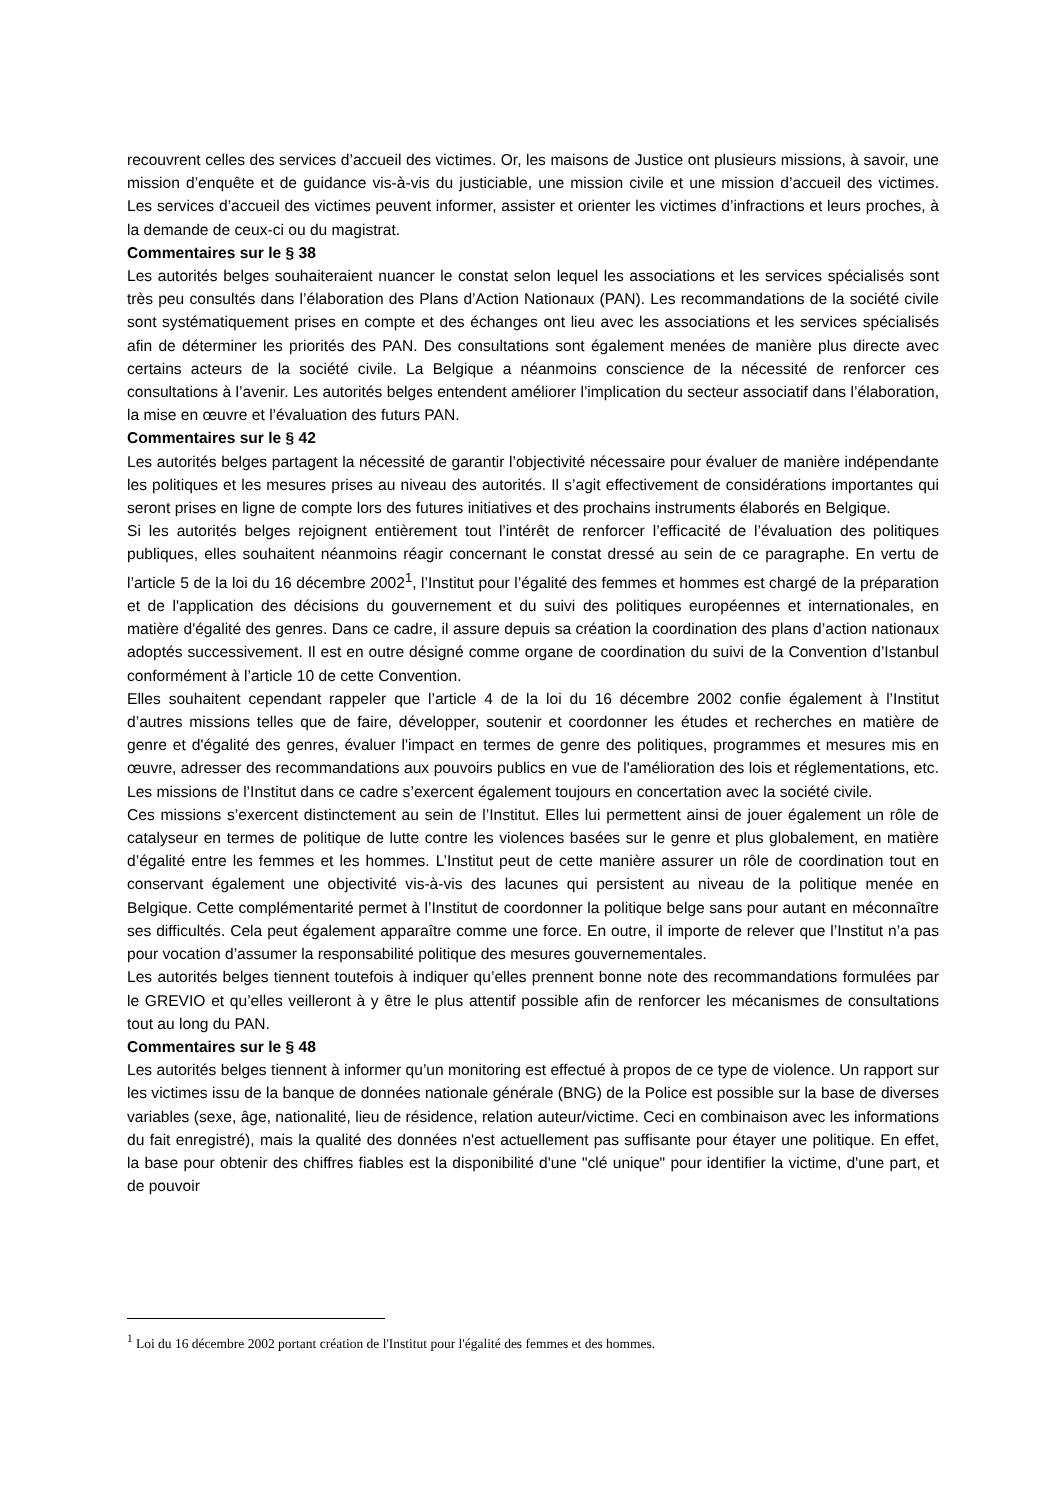recouvrent celles des services d’accueil des victimes. Or, les maisons de Justice ont plusieurs missions, à savoir, une mission d’enquête et de guidance vis-à-vis du justiciable, une mission civile et une mission d’accueil des victimes. Les services d’accueil des victimes peuvent informer, assister et orienter les victimes d’infractions et leurs proches, à la demande de ceux-ci ou du magistrat.
Commentaires sur le § 38
Les autorités belges souhaiteraient nuancer le constat selon lequel les associations et les services spécialisés sont très peu consultés dans l’élaboration des Plans d’Action Nationaux (PAN). Les recommandations de la société civile sont systématiquement prises en compte et des échanges ont lieu avec les associations et les services spécialisés afin de déterminer les priorités des PAN. Des consultations sont également menées de manière plus directe avec certains acteurs de la société civile. La Belgique a néanmoins conscience de la nécessité de renforcer ces consultations à l’avenir. Les autorités belges entendent améliorer l’implication du secteur associatif dans l’élaboration, la mise en œuvre et l’évaluation des futurs PAN.
Commentaires sur le § 42
Les autorités belges partagent la nécessité de garantir l’objectivité nécessaire pour évaluer de manière indépendante les politiques et les mesures prises au niveau des autorités. Il s’agit effectivement de considérations importantes qui seront prises en ligne de compte lors des futures initiatives et des prochains instruments élaborés en Belgique.
Si les autorités belges rejoignent entièrement tout l’intérêt de renforcer l’efficacité de l’évaluation des politiques publiques, elles souhaitent néanmoins réagir concernant le constat dressé au sein de ce paragraphe. En vertu de l’article 5 de la loi du 16 décembre 2002<sup>1</sup>, l’Institut pour l’égalité des femmes et hommes est chargé de la préparation et de l'application des décisions du gouvernement et du suivi des politiques européennes et internationales, en matière d'égalité des genres. Dans ce cadre, il assure depuis sa création la coordination des plans d’action nationaux adoptés successivement. Il est en outre désigné comme organe de coordination du suivi de la Convention d’Istanbul conformément à l’article 10 de cette Convention.
Elles souhaitent cependant rappeler que l’article 4 de la loi du 16 décembre 2002 confie également à l’Institut d’autres missions telles que de faire, développer, soutenir et coordonner les études et recherches en matière de genre et d'égalité des genres, évaluer l'impact en termes de genre des politiques, programmes et mesures mis en œuvre, adresser des recommandations aux pouvoirs publics en vue de l'amélioration des lois et réglementations, etc. Les missions de l’Institut dans ce cadre s’exercent également toujours en concertation avec la société civile.
Ces missions s’exercent distinctement au sein de l’Institut. Elles lui permettent ainsi de jouer également un rôle de catalyseur en termes de politique de lutte contre les violences basées sur le genre et plus globalement, en matière d’égalité entre les femmes et les hommes. L’Institut peut de cette manière assurer un rôle de coordination tout en conservant également une objectivité vis-à-vis des lacunes qui persistent au niveau de la politique menée en Belgique. Cette complémentarité permet à l’Institut de coordonner la politique belge sans pour autant en méconnaître ses difficultés. Cela peut également apparaître comme une force. En outre, il importe de relever que l’Institut n’a pas pour vocation d’assumer la responsabilité politique des mesures gouvernementales.
Les autorités belges tiennent toutefois à indiquer qu’elles prennent bonne note des recommandations formulées par le GREVIO et qu’elles veilleront à y être le plus attentif possible afin de renforcer les mécanismes de consultations tout au long du PAN.
Commentaires sur le § 48
Les autorités belges tiennent à informer qu’un monitoring est effectué à propos de ce type de violence. Un rapport sur les victimes issu de la banque de données nationale générale (BNG) de la Police est possible sur la base de diverses variables (sexe, âge, nationalité, lieu de résidence, relation auteur/victime. Ceci en combinaison avec les informations du fait enregistré), mais la qualité des données n'est actuellement pas suffisante pour étayer une politique. En effet, la base pour obtenir des chiffres fiables est la disponibilité d'une "clé unique" pour identifier la victime, d'une part, et de pouvoir
<sup>1</sup> Loi du 16 décembre 2002 portant création de l'Institut pour l'égalité des femmes et des hommes.